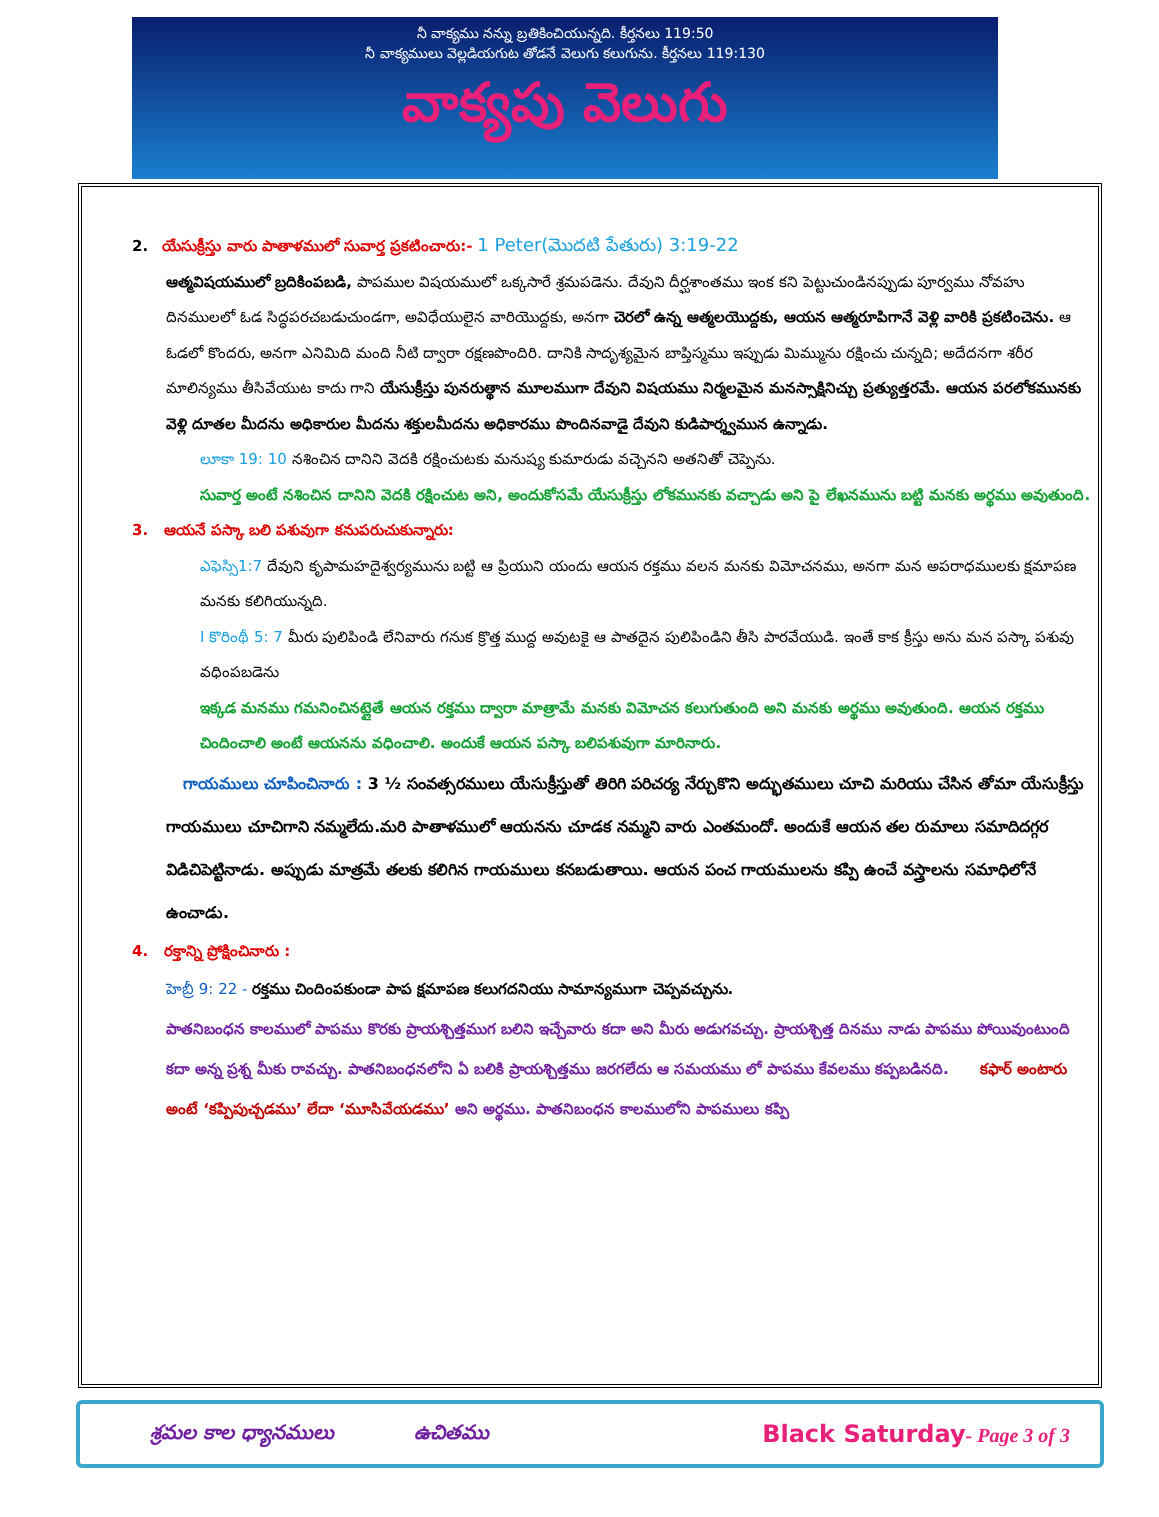నీ వాక్యము నన్ను బ్రతికించియున్నది. కీర్తనలు 119:50
నీ వాక్యములు వెల్లడియగుట తోడనే వెలుగు కలుగును. కీర్తనలు 119:130
వాక్యపు వెలుగు
2. యేసుక్రీస్తు వారు పాతాళములో సువార్త ప్రకటించారు:- 1 Peter(మొదటి పేతురు) 3:19-22
ఆత్మవిషయములో బ్రదికింపబడి, పాపముల విషయములో ఒక్కసారే శ్రమపడెను. దేవుని దీర్ఘశాంతము ఇంక కని పెట్టుచుండినప్పుడు పూర్వము నోవహు దినములలో ఓడ సిద్ధపరచబడుచుండగా, అవిధేయులైన వారియొద్దకు, అనగా చెరలో ఉన్న ఆత్మలయొద్దకు, ఆయన ఆత్మరూపిగానే వెళ్లి వారికి ప్రకటించెను. ఆ ఓడలో కొందరు, అనగా ఎనిమిది మంది నీటి ద్వారా రక్షణపొందిరి. దానికి సాదృశ్యమైన బాప్తిస్మము ఇప్పుడు మిమ్మును రక్షించు చున్నది; అదేదనగా శరీర మాలిన్యము తీసివేయుట కాదు గాని యేసుక్రీస్తు పునరుత్థాన మూలముగా దేవుని విషయము నిర్మలమైన మనస్సాక్షినిచ్చు ప్రత్యుత్తరమే. ఆయన పరలోకమునకు వెళ్లి దూతల మీదను అధికారుల మీదను శక్తులమీదను అధికారము పొందినవాడై దేవుని కుడిపార్శ్వమున ఉన్నాడు.
లూకా 19: 10 నశించిన దానిని వెదకి రక్షించుటకు మనుష్య కుమారుడు వచ్చెనని అతనితో చెప్పెను.
సువార్త అంటే నశించిన దానిని వెదకి రక్షించుట అని, అందుకోసమే యేసుక్రీస్తు లోకమునకు వచ్చాడు అని పై లేఖనమును బట్టి మనకు అర్థము అవుతుంది.
3. ఆయనే పస్కా బలి పశువుగా కనుపరుచుకున్నారు:
ఎఫెస్సి1:7 దేవుని కృపామహదైశ్వర్యమును బట్టి ఆ ప్రియుని యందు ఆయన రక్తము వలన మనకు విమోచనము, అనగా మన అపరాధములకు క్షమాపణ మనకు కలిగియున్నది.
I కొరింథీ 5: 7 మీరు పులిపిండి లేనివారు గనుక క్రొత్త ముద్ద అవుటకై ఆ పాతదైన పులిపిండిని తీసి పారవేయుడి. ఇంతే కాక క్రీస్తు అను మన పస్కా పశువు వధింపబడెను
ఇక్కడ మనము గమనించినట్లైతే ఆయన రక్తము ద్వారా మాత్రామే మనకు విమోచన కలుగుతుంది అని మనకు అర్థము అవుతుంది. ఆయన రక్తము చిందించాలి అంటే ఆయనను వధించాలి. అందుకే ఆయన పస్కా బలిపశువుగా మారినారు.
గాయములు చూపించినారు : 3 ½ సంవత్సరములు యేసుక్రీస్తుతో తిరిగి పరిచర్య నేర్చుకొని అద్భుతములు చూచి మరియు చేసిన తోమా యేసుక్రీస్తు గాయములు చూచిగాని నమ్మలేదు.మరి పాతాళములో ఆయనను చూడక నమ్మని వారు ఎంతమందో. అందుకే ఆయన తల రుమాలు సమాదిదగ్గర విడిచిపెట్టినాడు. అప్పుడు మాత్రమే తలకు కలిగిన గాయములు కనబడుతాయి. ఆయన పంచ గాయములను కప్పి ఉంచే వస్త్రాలను సమాధిలోనే ఉంచాడు.
4. రక్తాన్ని ప్రోక్షించినారు :
హెబ్రీ 9: 22 - రక్తము చిందింపకుండా పాప క్షమాపణ కలుగదనియు సామాన్యముగా చెప్పవచ్చును.
పాతనిబంధన కాలములో పాపము కొరకు ప్రాయశ్చిత్తముగ బలిని ఇచ్చేవారు కదా అని మీరు అడుగవచ్చు. ప్రాయశ్చిత్త దినము నాడు పాపము పోయివుంటుంది కదా అన్న ప్రశ్న మీకు రావచ్చు. పాతనిబంధనలోని ఏ బలికి ప్రాయశ్చిత్తము జరగలేదు ఆ సమయము లో పాపము కేవలము కప్పబడినది. కఫార్ అంటారు అంటే ‘కప్పిపుచ్చడము’ లేదా ‘మూసివేయడము’ అని అర్థము. పాతనిబంధన కాలములోని పాపములు కప్పి
శ్రమల కాల ధ్యానములు ఉచితము Black Saturday- Page 3 of 3